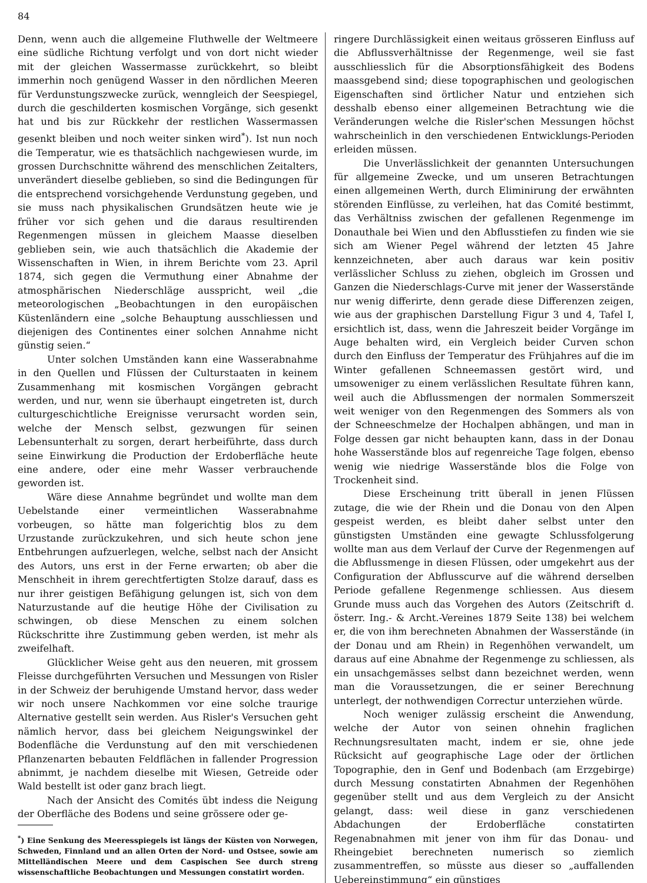84
Denn, wenn auch die allgemeine Fluthwelle der Weltmeere eine südliche Richtung verfolgt und von dort nicht wieder mit der gleichen Wassermasse zurückkehrt, so bleibt immerhin noch genügend Wasser in den nördlichen Meeren für Verdunstungszwecke zurück, wenngleich der Seespiegel, durch die geschilderten kosmischen Vorgänge, sich gesenkt hat und bis zur Rückkehr der restlichen Wassermassen gesenkt bleiben und noch weiter sinken wird<sup>*</sup>). Ist nun noch die Temperatur, wie es thatsächlich nachgewiesen wurde, im grossen Durchschnitte während des menschlichen Zeitalters, unverändert dieselbe geblieben, so sind die Bedingungen für die entsprechend vorsichgehende Verdunstung gegeben, und sie muss nach physikalischen Grundsätzen heute wie je früher vor sich gehen und die daraus resultirenden Regenmengen müssen in gleichem Maasse dieselben geblieben sein, wie auch thatsächlich die Akademie der Wissenschaften in Wien, in ihrem Berichte vom 23. April 1874, sich gegen die Vermuthung einer Abnahme der atmosphärischen Niederschläge ausspricht, weil „die meteorologischen „Beobachtungen in den europäischen Küstenländern eine „solche Behauptung ausschliessen und diejenigen des Continentes einer solchen Annahme nicht günstig seien.“
Unter solchen Umständen kann eine Wasserabnahme in den Quellen und Flüssen der Culturstaaten in keinem Zusammenhang mit kosmischen Vorgängen gebracht werden, und nur, wenn sie überhaupt eingetreten ist, durch culturgeschichtliche Ereignisse verursacht worden sein, welche der Mensch selbst, gezwungen für seinen Lebensunterhalt zu sorgen, derart herbeiführte, dass durch seine Einwirkung die Production der Erdoberfläche heute eine andere, oder eine mehr Wasser verbrauchende geworden ist.
Wäre diese Annahme begründet und wollte man dem Uebelstande einer vermeintlichen Wasserabnahme vorbeugen, so hätte man folgerichtig blos zu dem Urzustande zurückzukehren, und sich heute schon jene Entbehrungen aufzuerlegen, welche, selbst nach der Ansicht des Autors, uns erst in der Ferne erwarten; ob aber die Menschheit in ihrem gerechtfertigten Stolze darauf, dass es nur ihrer geistigen Befähigung gelungen ist, sich von dem Naturzustande auf die heutige Höhe der Civilisation zu schwingen, ob diese Menschen zu einem solchen Rückschritte ihre Zustimmung geben werden, ist mehr als zweifelhaft.
Glücklicher Weise geht aus den neueren, mit grossem Fleisse durchgeführten Versuchen und Messungen von Risler in der Schweiz der beruhigende Umstand hervor, dass weder wir noch unsere Nachkommen vor eine solche traurige Alternative gestellt sein werden. Aus Risler's Versuchen geht nämlich hervor, dass bei gleichem Neigungswinkel der Bodenfläche die Verdunstung auf den mit verschiedenen Pflanzenarten bebauten Feldflächen in fallender Progression abnimmt, je nachdem dieselbe mit Wiesen, Getreide oder Wald bestellt ist oder ganz brach liegt.
Nach der Ansicht des Comités übt indess die Neigung der Oberfläche des Bodens und seine grössere oder ge-
<sup>*</sup>) Eine Senkung des Meeresspiegels ist längs der Küsten von Norwegen, Schweden, Finnland und an allen Orten der Nord- und Ostsee, sowie am Mittelländischen Meere und dem Caspischen See durch streng wissenschaftliche Beobachtungen und Messungen constatirt worden.
ringere Durchlässigkeit einen weitaus grösseren Einfluss auf die Abflussverhältnisse der Regenmenge, weil sie fast ausschliesslich für die Absorptionsfähigkeit des Bodens maassgebend sind; diese topographischen und geologischen Eigenschaften sind örtlicher Natur und entziehen sich desshalb ebenso einer allgemeinen Betrachtung wie die Veränderungen welche die Risler'schen Messungen höchst wahrscheinlich in den verschiedenen Entwicklungs-Perioden erleiden müssen.
Die Unverlässlichkeit der genannten Untersuchungen für allgemeine Zwecke, und um unseren Betrachtungen einen allgemeinen Werth, durch Eliminirung der erwähnten störenden Einflüsse, zu verleihen, hat das Comité bestimmt, das Verhältniss zwischen der gefallenen Regenmenge im Donauthale bei Wien und den Abflusstiefen zu finden wie sie sich am Wiener Pegel während der letzten 45 Jahre kennzeichneten, aber auch daraus war kein positiv verlässlicher Schluss zu ziehen, obgleich im Grossen und Ganzen die Niederschlags-Curve mit jener der Wasserstände nur wenig differirte, denn gerade diese Differenzen zeigen, wie aus der graphischen Darstellung Figur 3 und 4, Tafel I, ersichtlich ist, dass, wenn die Jahreszeit beider Vorgänge im Auge behalten wird, ein Vergleich beider Curven schon durch den Einfluss der Temperatur des Frühjahres auf die im Winter gefallenen Schneemassen gestört wird, und umsoweniger zu einem verlässlichen Resultate führen kann, weil auch die Abflussmengen der normalen Sommerszeit weit weniger von den Regenmengen des Sommers als von der Schneeschmelze der Hochalpen abhängen, und man in Folge dessen gar nicht behaupten kann, dass in der Donau hohe Wasserstände blos auf regenreiche Tage folgen, ebenso wenig wie niedrige Wasserstände blos die Folge von Trockenheit sind.
Diese Erscheinung tritt überall in jenen Flüssen zutage, die wie der Rhein und die Donau von den Alpen gespeist werden, es bleibt daher selbst unter den günstigsten Umständen eine gewagte Schlussfolgerung wollte man aus dem Verlauf der Curve der Regenmengen auf die Abflussmenge in diesen Flüssen, oder umgekehrt aus der Configuration der Abflusscurve auf die während derselben Periode gefallene Regenmenge schliessen. Aus diesem Grunde muss auch das Vorgehen des Autors (Zeitschrift d. österr. Ing.- & Archt.-Vereines 1879 Seite 138) bei welchem er, die von ihm berechneten Abnahmen der Wasserstände (in der Donau und am Rhein) in Regenhöhen verwandelt, um daraus auf eine Abnahme der Regenmenge zu schliessen, als ein unsachgemässes selbst dann bezeichnet werden, wenn man die Voraussetzungen, die er seiner Berechnung unterlegt, der nothwendigen Correctur unterziehen würde.
Noch weniger zulässig erscheint die Anwendung, welche der Autor von seinen ohnehin fraglichen Rechnungsresultaten macht, indem er sie, ohne jede Rücksicht auf geographische Lage oder der örtlichen Topographie, den in Genf und Bodenbach (am Erzgebirge) durch Messung constatirten Abnahmen der Regenhöhen gegenüber stellt und aus dem Vergleich zu der Ansicht gelangt, dass: weil diese in ganz verschiedenen Abdachungen der Erdoberfläche constatirten Regenabnahmen mit jener von ihm für das Donau- und Rheingebiet berechneten numerisch so ziemlich zusammentreffen, so müsste aus dieser so „auffallenden Uebereinstimmung“ ein günstiges